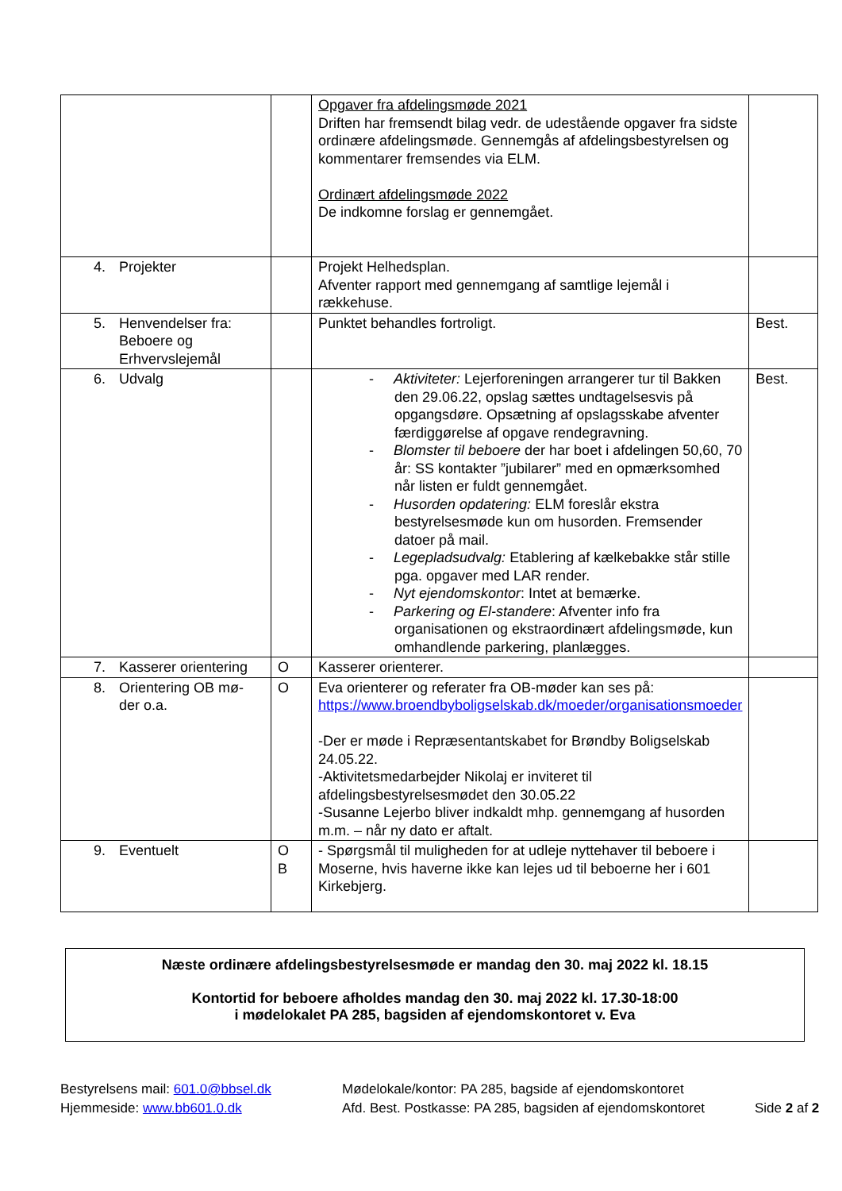| | | Opgaver fra afdelingsmøde 2021 Driften har fremsendt bilag vedr. de udestående opgaver fra sidste ordinære afdelingsmøde. Gennemgås af afdelingsbestyrelsen og kommentarer fremsendes via ELM. Ordinært afdelingsmøde 2022 De indkomne forslag er gennemgået. | |
| 4. Projekter | | Projekt Helhedsplan. Afventer rapport med gennemgang af samtlige lejemål i rækkehuse. | |
| 5. Henvendelser fra: Beboere og Erhvervslejemål | | Punktet behandles fortroligt. | Best. |
| 6. Udvalg | | - Aktiviteter: Lejerforeningen arrangerer tur til Bakken den 29.06.22, opslag sættes undtagelsesvis på opgangsdøre. Opsætning af opslagsskabe afventer færdiggørelse af opgave rendegravning. - Blomster til beboere der har boet i afdelingen 50,60, 70 år: SS kontakter ”jubilarer” med en opmærksomhed når listen er fuldt gennemgået. - Husorden opdatering: ELM foreslår ekstra bestyrelsesmøde kun om husorden. Fremsender datoer på mail. - Legepladsudvalg: Etablering af kælkebakke står stille pga. opgaver med LAR render. - Nyt ejendomskontor : Intet at bemærke. - Parkering og El-standere : Afventer info fra organisationen og ekstraordinært afdelingsmøde, kun omhandlende parkering, planlægges. | Best. |
| 7. Kasserer orientering | O | Kasserer orienterer. | |
| 8. Orientering OB mø- der o.a. | O | Eva orienterer og referater fra OB-møder kan ses på: https://www.broendbyboligselskab.dk/moeder/organisationsmoeder -Der er møde i Repræsentantskabet for Brøndby Boligselskab 24.05.22. -Aktivitetsmedarbejder Nikolaj er inviteret til afdelingsbestyrelsesmødet den 30.05.22 -Susanne Lejerbo bliver indkaldt mhp. gennemgang af husorden m.m. – når ny dato er aftalt. | |
| 9. Eventuelt | O B | - Spørgsmål til muligheden for at udleje nyttehaver til beboere i Moserne, hvis haverne ikke kan lejes ud til beboerne her i 601 Kirkebjerg. | |
Næste ordinære afdelingsbestyrelsesmøde er mandag den 30. maj 2022 kl. 18.15
Kontortid for beboere afholdes mandag den 30. maj 2022 kl. 17.30-18:00
i mødelokalet PA 285, bagsiden af ejendomskontoret v. Eva
Bestyrelsens mail: 601.0@bbsel.dk
Hjemmeside: www.bb601.0.dk
Mødelokale/kontor: PA 285, bagside af ejendomskontoret
Afd. Best. Postkasse: PA 285, bagsiden af ejendomskontoret
Side 2 af 2